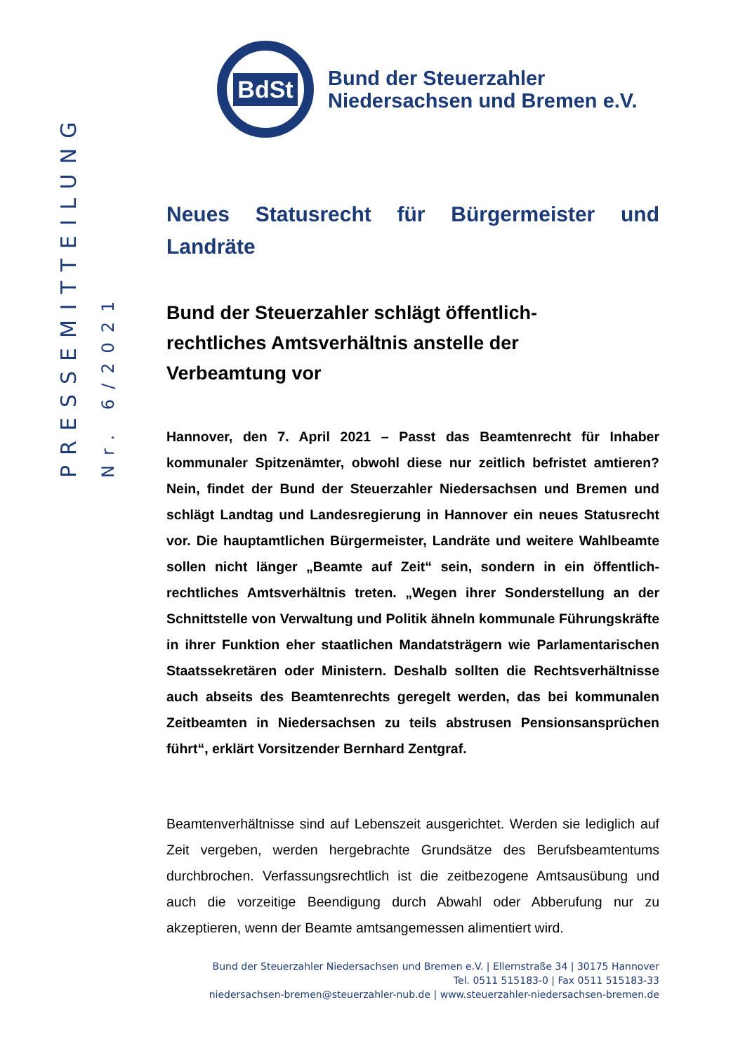PRESSEMITTEILUNG
Nr. 6/2021
BdSt
Bund der Steuerzahler
Niedersachsen und Bremen e.V.
Neues Statusrecht für Bürgermeister und Landräte
Bund der Steuerzahler schlägt öffentlich-
rechtliches Amtsverhältnis anstelle der
Verbeamtung vor
Hannover, den 7. April 2021 – Passt das Beamtenrecht für Inhaber kommunaler Spitzenämter, obwohl diese nur zeitlich befristet amtieren? Nein, findet der Bund der Steuerzahler Niedersachsen und Bremen und schlägt Landtag und Landesregierung in Hannover ein neues Statusrecht vor. Die hauptamtlichen Bürgermeister, Landräte und weitere Wahlbeamte sollen nicht länger „Beamte auf Zeit“ sein, sondern in ein öffentlich-rechtliches Amtsverhältnis treten. „Wegen ihrer Sonderstellung an der Schnittstelle von Verwaltung und Politik ähneln kommunale Führungskräfte in ihrer Funktion eher staatlichen Mandatsträgern wie Parlamentarischen Staatssekretären oder Ministern. Deshalb sollten die Rechtsverhältnisse auch abseits des Beamtenrechts geregelt werden, das bei kommunalen Zeitbeamten in Niedersachsen zu teils abstrusen Pensionsansprüchen führt“, erklärt Vorsitzender Bernhard Zentgraf.
Beamtenverhältnisse sind auf Lebenszeit ausgerichtet. Werden sie lediglich auf Zeit vergeben, werden hergebrachte Grundsätze des Berufsbeamtentums durchbrochen. Verfassungsrechtlich ist die zeitbezogene Amtsausübung und auch die vorzeitige Beendigung durch Abwahl oder Abberufung nur zu akzeptieren, wenn der Beamte amtsangemessen alimentiert wird.
Bund der Steuerzahler Niedersachsen und Bremen e.V. | Ellernstraße 34 | 30175 Hannover
Tel. 0511 515183-0 | Fax 0511 515183-33
niedersachsen-bremen@steuerzahler-nub.de | www.steuerzahler-niedersachsen-bremen.de